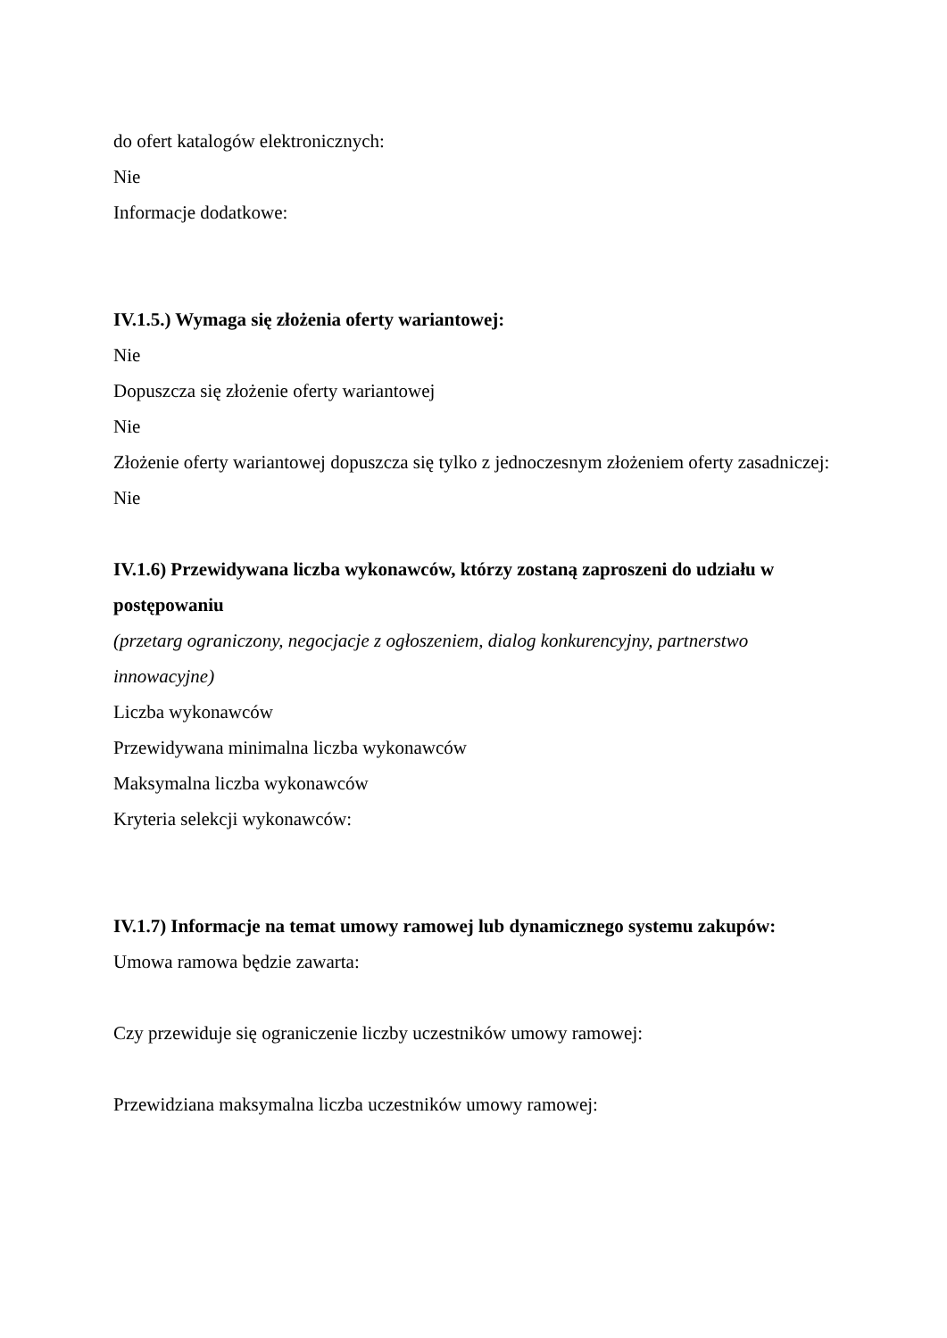do ofert katalogów elektronicznych:
Nie
Informacje dodatkowe:
IV.1.5.) Wymaga się złożenia oferty wariantowej:
Nie
Dopuszcza się złożenie oferty wariantowej
Nie
Złożenie oferty wariantowej dopuszcza się tylko z jednoczesnym złożeniem oferty zasadniczej:
Nie
IV.1.6) Przewidywana liczba wykonawców, którzy zostaną zaproszeni do udziału w postępowaniu
(przetarg ograniczony, negocjacje z ogłoszeniem, dialog konkurencyjny, partnerstwo innowacyjne)
Liczba wykonawców
Przewidywana minimalna liczba wykonawców
Maksymalna liczba wykonawców
Kryteria selekcji wykonawców:
IV.1.7) Informacje na temat umowy ramowej lub dynamicznego systemu zakupów:
Umowa ramowa będzie zawarta:
Czy przewiduje się ograniczenie liczby uczestników umowy ramowej:
Przewidziana maksymalna liczba uczestników umowy ramowej: